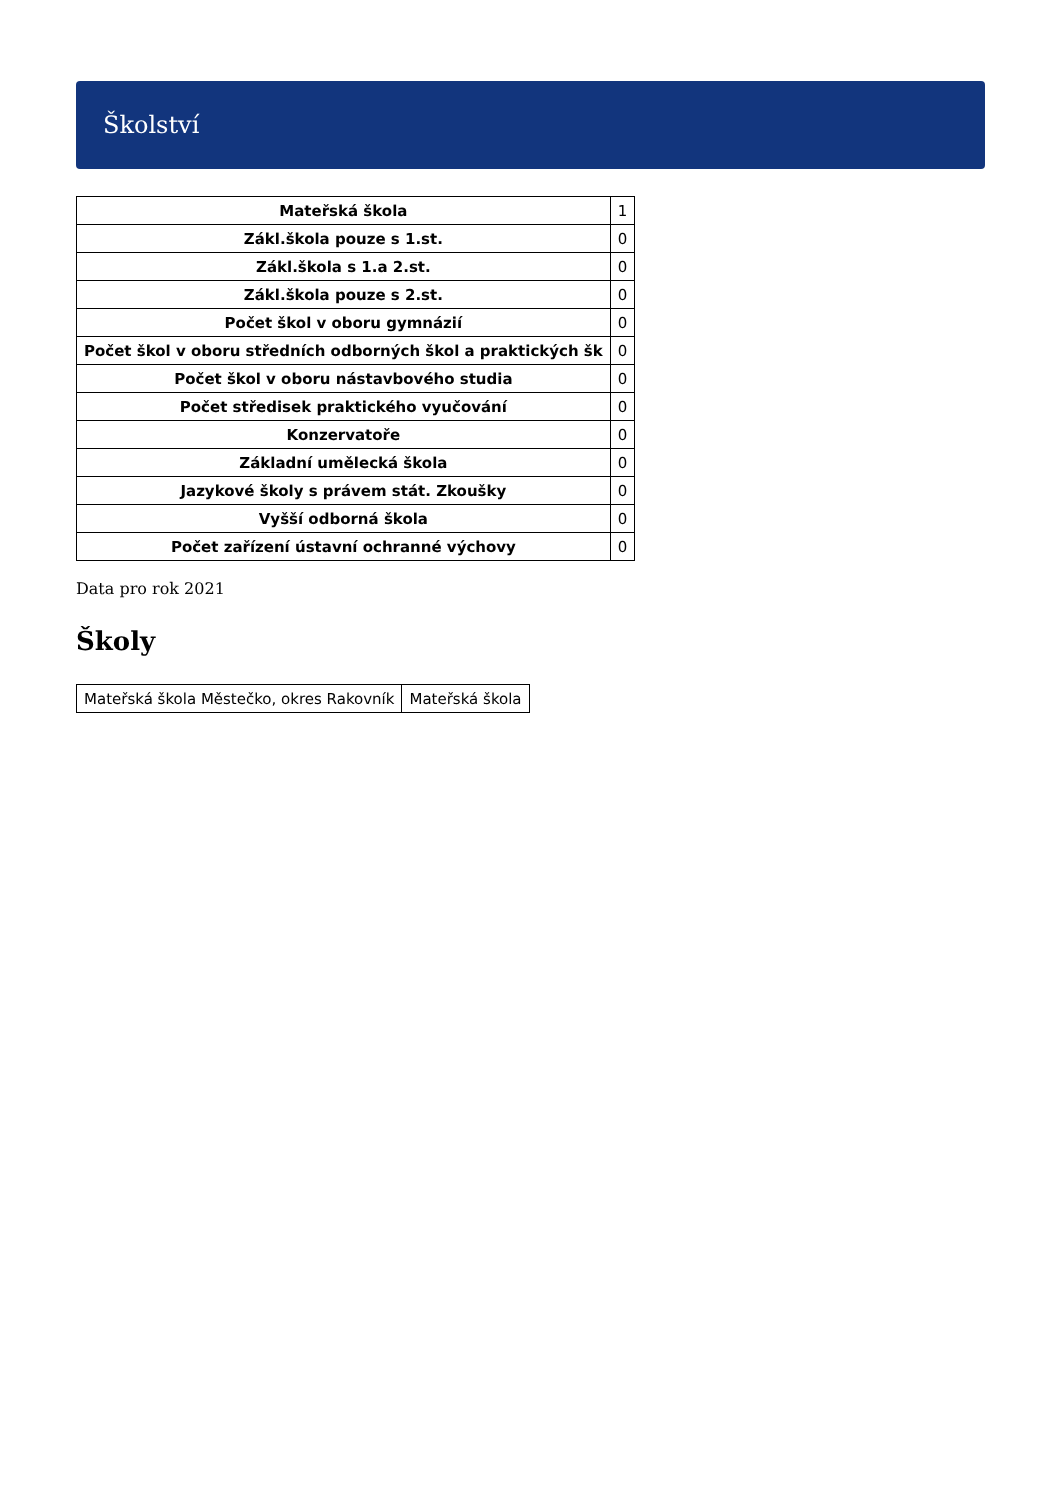Školství
| Mateřská škola | 1 |
| Zákl.škola pouze s 1.st. | 0 |
| Zákl.škola s 1.a 2.st. | 0 |
| Zákl.škola pouze s 2.st. | 0 |
| Počet škol v oboru gymnázií | 0 |
| Počet škol v oboru středních odborných škol a praktických šk | 0 |
| Počet škol v oboru nástavbového studia | 0 |
| Počet středisek praktického vyučování | 0 |
| Konzervatoře | 0 |
| Základní umělecká škola | 0 |
| Jazykové školy s právem stát. Zkoušky | 0 |
| Vyšší odborná škola | 0 |
| Počet zařízení ústavní ochranné výchovy | 0 |
Data pro rok 2021
Školy
| Mateřská škola Městečko, okres Rakovník | Mateřská škola |